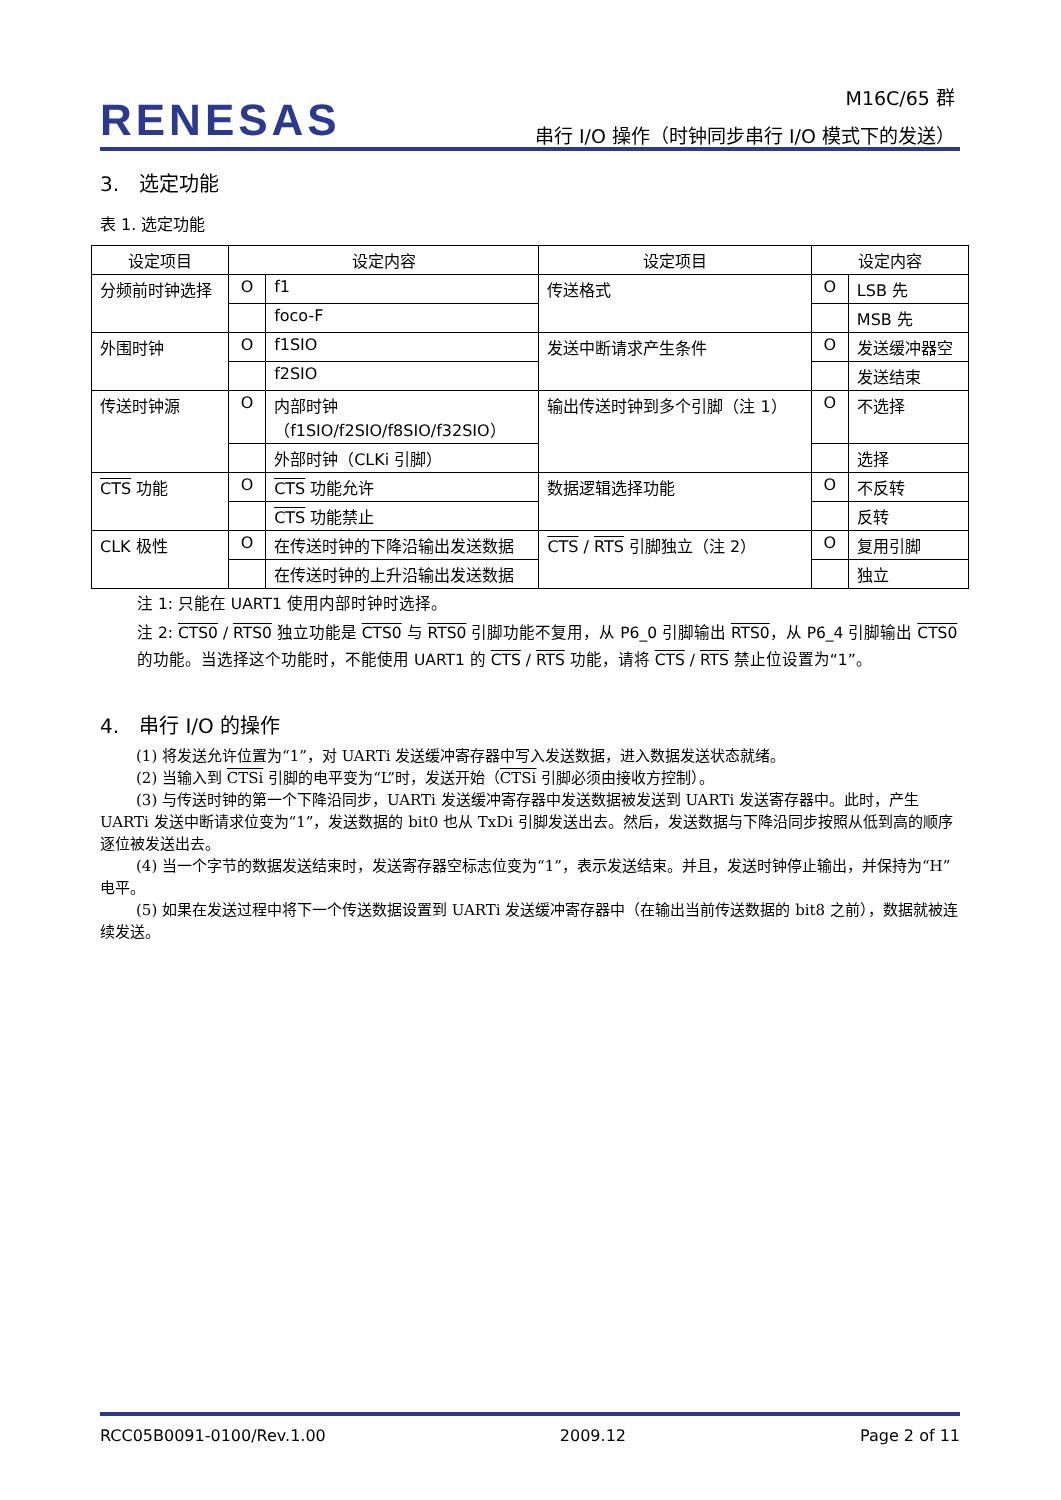RENESAS
M16C/65 群
串行 I/O 操作（时钟同步串行 I/O 模式下的发送）
3.　选定功能
表 1. 选定功能
| 设定项目 | 设定内容 | | 设定项目 | 设定内容 | |
| 分频前时钟选择 | O | f1 | 传送格式 | O | LSB 先 |
| | | foco-F | | | MSB 先 |
| 外围时钟 | O | f1SIO | 发送中断请求产生条件 | O | 发送缓冲器空 |
| | | f2SIO | | | 发送结束 |
| 传送时钟源 | O | 内部时钟 （f1SIO/f2SIO/f8SIO/f32SIO） | 输出传送时钟到多个引脚（注 1） | O | 不选择 |
| | | 外部时钟（CLKi 引脚） | | | 选择 |
| CTS 功能 | O | CTS 功能允许 | 数据逻辑选择功能 | O | 不反转 |
| | | CTS 功能禁止 | | | 反转 |
| CLK 极性 | O | 在传送时钟的下降沿输出发送数据 | CTS / RTS 引脚独立（注 2） | O | 复用引脚 |
| | | 在传送时钟的上升沿输出发送数据 | | | 独立 |
注 1: 只能在 UART1 使用内部时钟时选择。
注 2: CTS0 / RTS0 独立功能是 CTS0 与 RTS0 引脚功能不复用，从 P6_0 引脚输出 RTS0，从 P6_4 引脚输出 CTS0 的功能。当选择这个功能时，不能使用 UART1 的 CTS / RTS 功能，请将 CTS / RTS 禁止位设置为“1”。
4.　串行 I/O 的操作
(1) 将发送允许位置为“1”，对 UARTi 发送缓冲寄存器中写入发送数据，进入数据发送状态就绪。
(2) 当输入到 CTSi 引脚的电平变为“L”时，发送开始（CTSi 引脚必须由接收方控制）。
(3) 与传送时钟的第一个下降沿同步，UARTi 发送缓冲寄存器中发送数据被发送到 UARTi 发送寄存器中。此时，产生 UARTi 发送中断请求位变为“1”，发送数据的 bit0 也从 TxDi 引脚发送出去。然后，发送数据与下降沿同步按照从低到高的顺序逐位被发送出去。
(4) 当一个字节的数据发送结束时，发送寄存器空标志位变为“1”，表示发送结束。并且，发送时钟停止输出，并保持为“H”电平。
(5) 如果在发送过程中将下一个传送数据设置到 UARTi 发送缓冲寄存器中（在输出当前传送数据的 bit8 之前），数据就被连续发送。
RCC05B0091-0100/Rev.1.00 2009.12 Page 2 of 11